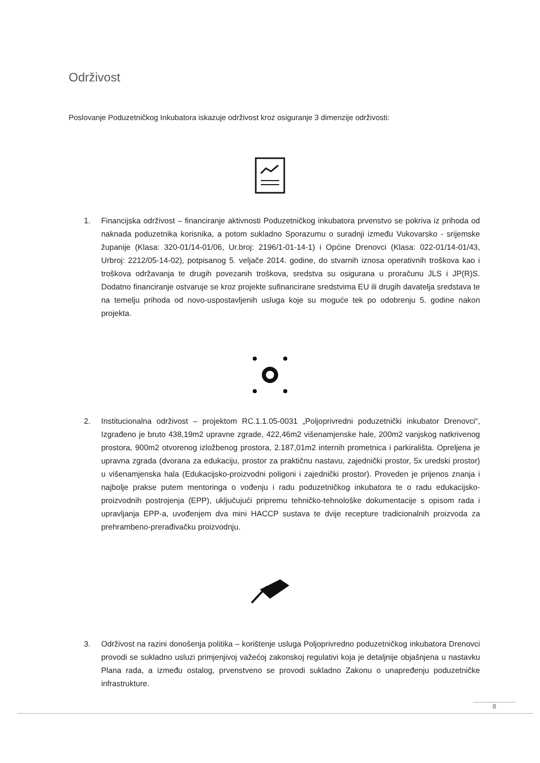Održivost
Poslovanje Poduzetničkog Inkubatora iskazuje održivost kroz osiguranje 3 dimenzije održivosti:
1. Financijska održivost – financiranje aktivnosti Poduzetničkog inkubatora prvenstvo se pokriva iz prihoda od naknada poduzetnika korisnika, a potom sukladno Sporazumu o suradnji između Vukovarsko - srijemske županije (Klasa: 320-01/14-01/06, Ur.broj: 2196/1-01-14-1) i Općine Drenovci (Klasa: 022-01/14-01/43, Urbroj: 2212/05-14-02), potpisanog 5. veljače 2014. godine, do stvarnih iznosa operativnih troškova kao i troškova održavanja te drugih povezanih troškova, sredstva su osigurana u proračunu JLS i JP(R)S. Dodatno financiranje ostvaruje se kroz projekte sufinancirane sredstvima EU ili drugih davatelja sredstava te na temelju prihoda od novo-uspostavljenih usluga koje su moguće tek po odobrenju 5. godine nakon projekta.
2. Institucionalna održivost – projektom RC.1.1.05-0031 „Poljoprivredni poduzetnički inkubator Drenovci“, Izgrađeno je bruto 438,19m2 upravne zgrade, 422,46m2 višenamjenske hale, 200m2 vanjskog natkrivenog prostora, 900m2 otvorenog izložbenog prostora, 2.187,01m2 internih prometnica i parkirališta. Opreljena je upravna zgrada (dvorana za edukaciju, prostor za praktičnu nastavu, zajednički prostor, 5x uredski prostor) u višenamjenska hala (Edukacijsko-proizvodni poligoni i zajednički prostor). Proveden je prijenos znanja i najbolje prakse putem mentoringa o vođenju i radu poduzetničkog inkubatora te o radu edukacijsko-proizvodnih postrojenja (EPP), uključujući pripremu tehničko-tehnološke dokumentacije s opisom rada i upravljanja EPP-a, uvođenjem dva mini HACCP sustava te dvije recepture tradicionalnih proizvoda za prehrambeno-prerađivačku proizvodnju.
3. Održivost na razini donošenja politika – korištenje usluga Poljoprivredno poduzetničkog inkubatora Drenovci provodi se sukladno usluzi primjenjivoj važećoj zakonskoj regulativi koja je detaljnije objašnjena u nastavku Plana rada, a između ostalog, prvenstveno se provodi sukladno Zakonu o unapređenju poduzetničke infrastrukture.
8